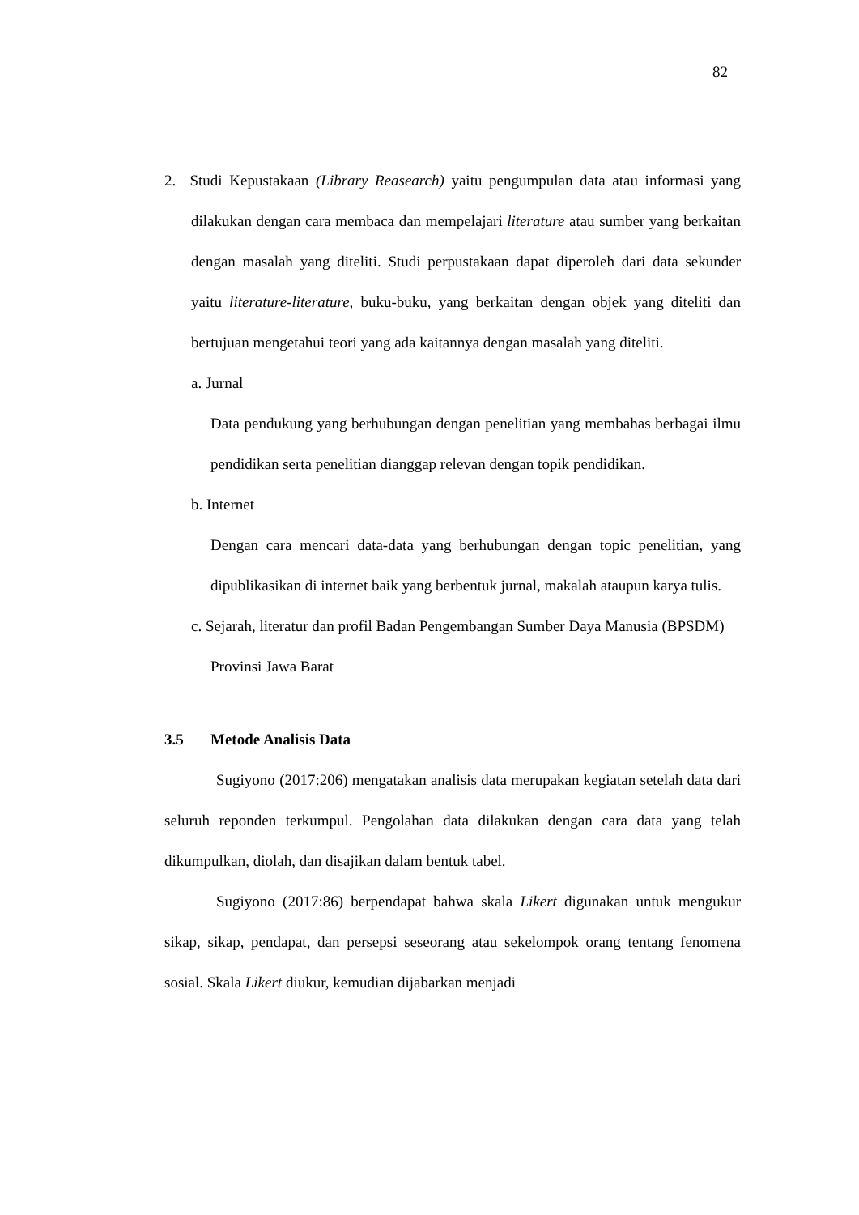82
2. Studi Kepustakaan (Library Reasearch) yaitu pengumpulan data atau informasi yang dilakukan dengan cara membaca dan mempelajari literature atau sumber yang berkaitan dengan masalah yang diteliti. Studi perpustakaan dapat diperoleh dari data sekunder yaitu literature-literature, buku-buku, yang berkaitan dengan objek yang diteliti dan bertujuan mengetahui teori yang ada kaitannya dengan masalah yang diteliti.
a. Jurnal
Data pendukung yang berhubungan dengan penelitian yang membahas berbagai ilmu pendidikan serta penelitian dianggap relevan dengan topik pendidikan.
b. Internet
Dengan cara mencari data-data yang berhubungan dengan topic penelitian, yang dipublikasikan di internet baik yang berbentuk jurnal, makalah ataupun karya tulis.
c. Sejarah, literatur dan profil Badan Pengembangan Sumber Daya Manusia (BPSDM) Provinsi Jawa Barat
3.5 Metode Analisis Data
Sugiyono (2017:206) mengatakan analisis data merupakan kegiatan setelah data dari seluruh reponden terkumpul. Pengolahan data dilakukan dengan cara data yang telah dikumpulkan, diolah, dan disajikan dalam bentuk tabel.
Sugiyono (2017:86) berpendapat bahwa skala Likert digunakan untuk mengukur sikap, sikap, pendapat, dan persepsi seseorang atau sekelompok orang tentang fenomena sosial. Skala Likert diukur, kemudian dijabarkan menjadi